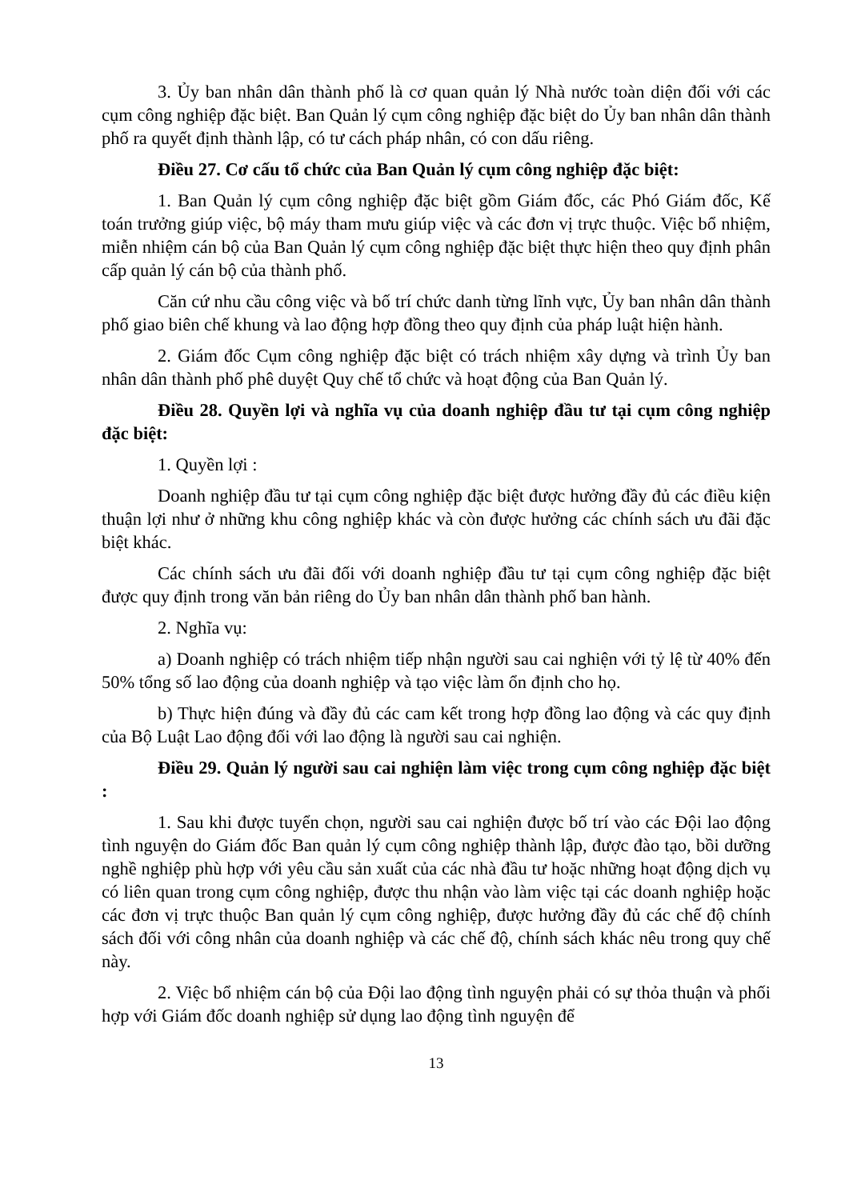3. Ủy ban nhân dân thành phố là cơ quan quản lý Nhà nước toàn diện đối với các cụm công nghiệp đặc biệt. Ban Quản lý cụm công nghiệp đặc biệt do Ủy ban nhân dân thành phố ra quyết định thành lập, có tư cách pháp nhân, có con dấu riêng.
Điều 27. Cơ cấu tổ chức của Ban Quản lý cụm công nghiệp đặc biệt:
1. Ban Quản lý cụm công nghiệp đặc biệt gồm Giám đốc, các Phó Giám đốc, Kế toán trưởng giúp việc, bộ máy tham mưu giúp việc và các đơn vị trực thuộc. Việc bổ nhiệm, miễn nhiệm cán bộ của Ban Quản lý cụm công nghiệp đặc biệt thực hiện theo quy định phân cấp quản lý cán bộ của thành phố.
Căn cứ nhu cầu công việc và bố trí chức danh từng lĩnh vực, Ủy ban nhân dân thành phố giao biên chế khung và lao động hợp đồng theo quy định của pháp luật hiện hành.
2. Giám đốc Cụm công nghiệp đặc biệt có trách nhiệm xây dựng và trình Ủy ban nhân dân thành phố phê duyệt Quy chế tổ chức và hoạt động của Ban Quản lý.
Điều 28. Quyền lợi và nghĩa vụ của doanh nghiệp đầu tư tại cụm công nghiệp đặc biệt:
1. Quyền lợi :
Doanh nghiệp đầu tư tại cụm công nghiệp đặc biệt được hưởng đầy đủ các điều kiện thuận lợi như ở những khu công nghiệp khác và còn được hưởng các chính sách ưu đãi đặc biệt khác.
Các chính sách ưu đãi đối với doanh nghiệp đầu tư tại cụm công nghiệp đặc biệt được quy định trong văn bản riêng do Ủy ban nhân dân thành phố ban hành.
2. Nghĩa vụ:
a) Doanh nghiệp có trách nhiệm tiếp nhận người sau cai nghiện với tỷ lệ từ 40% đến 50% tổng số lao động của doanh nghiệp và tạo việc làm ổn định cho họ.
b) Thực hiện đúng và đầy đủ các cam kết trong hợp đồng lao động và các quy định của Bộ Luật Lao động đối với lao động là người sau cai nghiện.
Điều 29. Quản lý người sau cai nghiện làm việc trong cụm công nghiệp đặc biệt :
1. Sau khi được tuyển chọn, người sau cai nghiện được bố trí vào các Đội lao động tình nguyện do Giám đốc Ban quản lý cụm công nghiệp thành lập, được đào tạo, bồi dưỡng nghề nghiệp phù hợp với yêu cầu sản xuất của các nhà đầu tư hoặc những hoạt động dịch vụ có liên quan trong cụm công nghiệp, được thu nhận vào làm việc tại các doanh nghiệp hoặc các đơn vị trực thuộc Ban quản lý cụm công nghiệp, được hưởng đầy đủ các chế độ chính sách đối với công nhân của doanh nghiệp và các chế độ, chính sách khác nêu trong quy chế này.
2. Việc bổ nhiệm cán bộ của Đội lao động tình nguyện phải có sự thỏa thuận và phối hợp với Giám đốc doanh nghiệp sử dụng lao động tình nguyện để
13